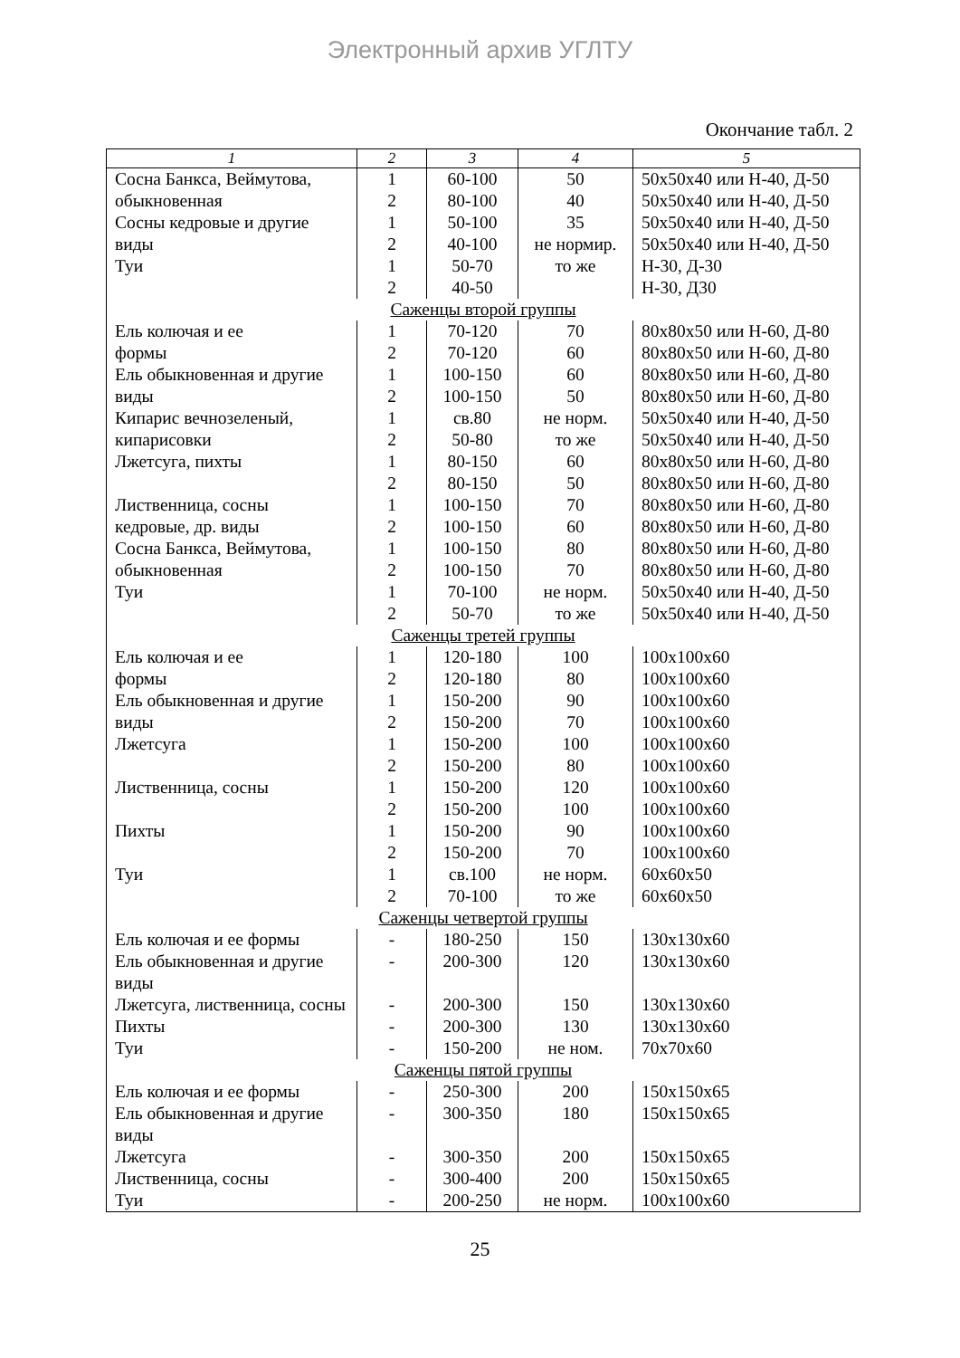Электронный архив УГЛТУ
Окончание табл. 2
| 1 | 2 | 3 | 4 | 5 |
| --- | --- | --- | --- | --- |
| Сосна Банкса, Веймутова, | 1 | 60-100 | 50 | 50x50x40 или Н-40, Д-50 |
| обыкновенная | 2 | 80-100 | 40 | 50x50x40 или Н-40, Д-50 |
| Сосны кедровые и другие | 1 | 50-100 | 35 | 50x50x40 или Н-40, Д-50 |
| виды | 2 | 40-100 | не нормир. | 50x50x40 или Н-40, Д-50 |
| Туи | 1 | 50-70 | то же | Н-30, Д-30 |
| | 2 | 40-50 | | Н-30, Д30 |
| Саженцы второй группы | | | | |
| Ель колючая и ее | 1 | 70-120 | 70 | 80x80x50 или Н-60, Д-80 |
| формы | 2 | 70-120 | 60 | 80x80x50 или Н-60, Д-80 |
| Ель обыкновенная и другие | 1 | 100-150 | 60 | 80x80x50 или Н-60, Д-80 |
| виды | 2 | 100-150 | 50 | 80x80x50 или Н-60, Д-80 |
| Кипарис вечнозеленый, | 1 | св.80 | не норм. | 50x50x40 или Н-40, Д-50 |
| кипарисовки | 2 | 50-80 | то же | 50x50x40 или Н-40, Д-50 |
| Лжетсуга, пихты | 1 | 80-150 | 60 | 80x80x50 или Н-60, Д-80 |
| | 2 | 80-150 | 50 | 80x80x50 или Н-60, Д-80 |
| Лиственница, сосны | 1 | 100-150 | 70 | 80x80x50 или Н-60, Д-80 |
| кедровые, др. виды | 2 | 100-150 | 60 | 80x80x50 или Н-60, Д-80 |
| Сосна Банкса, Веймутова, | 1 | 100-150 | 80 | 80x80x50 или Н-60, Д-80 |
| обыкновенная | 2 | 100-150 | 70 | 80x80x50 или Н-60, Д-80 |
| Туи | 1 | 70-100 | не норм. | 50x50x40 или Н-40, Д-50 |
| | 2 | 50-70 | то же | 50x50x40 или Н-40, Д-50 |
| Саженцы третей группы | | | | |
| Ель колючая и ее | 1 | 120-180 | 100 | 100x100x60 |
| формы | 2 | 120-180 | 80 | 100x100x60 |
| Ель обыкновенная и другие | 1 | 150-200 | 90 | 100x100x60 |
| виды | 2 | 150-200 | 70 | 100x100x60 |
| Лжетсуга | 1 | 150-200 | 100 | 100x100x60 |
| | 2 | 150-200 | 80 | 100x100x60 |
| Лиственница, сосны | 1 | 150-200 | 120 | 100x100x60 |
| | 2 | 150-200 | 100 | 100x100x60 |
| Пихты | 1 | 150-200 | 90 | 100x100x60 |
| | 2 | 150-200 | 70 | 100x100x60 |
| Туи | 1 | св.100 | не норм. | 60x60x50 |
| | 2 | 70-100 | то же | 60x60x50 |
| Саженцы четвертой группы | | | | |
| Ель колючая и ее формы | - | 180-250 | 150 | 130x130x60 |
| Ель обыкновенная и другие виды | - | 200-300 | 120 | 130x130x60 |
| Лжетсуга, лиственница, сосны | - | 200-300 | 150 | 130x130x60 |
| Пихты | - | 200-300 | 130 | 130x130x60 |
| Туи | - | 150-200 | не ном. | 70x70x60 |
| Саженцы пятой группы | | | | |
| Ель колючая и ее формы | - | 250-300 | 200 | 150x150x65 |
| Ель обыкновенная и другие виды | - | 300-350 | 180 | 150x150x65 |
| Лжетсуга | - | 300-350 | 200 | 150x150x65 |
| Лиственница, сосны | - | 300-400 | 200 | 150x150x65 |
| Туи | - | 200-250 | не норм. | 100x100x60 |
25